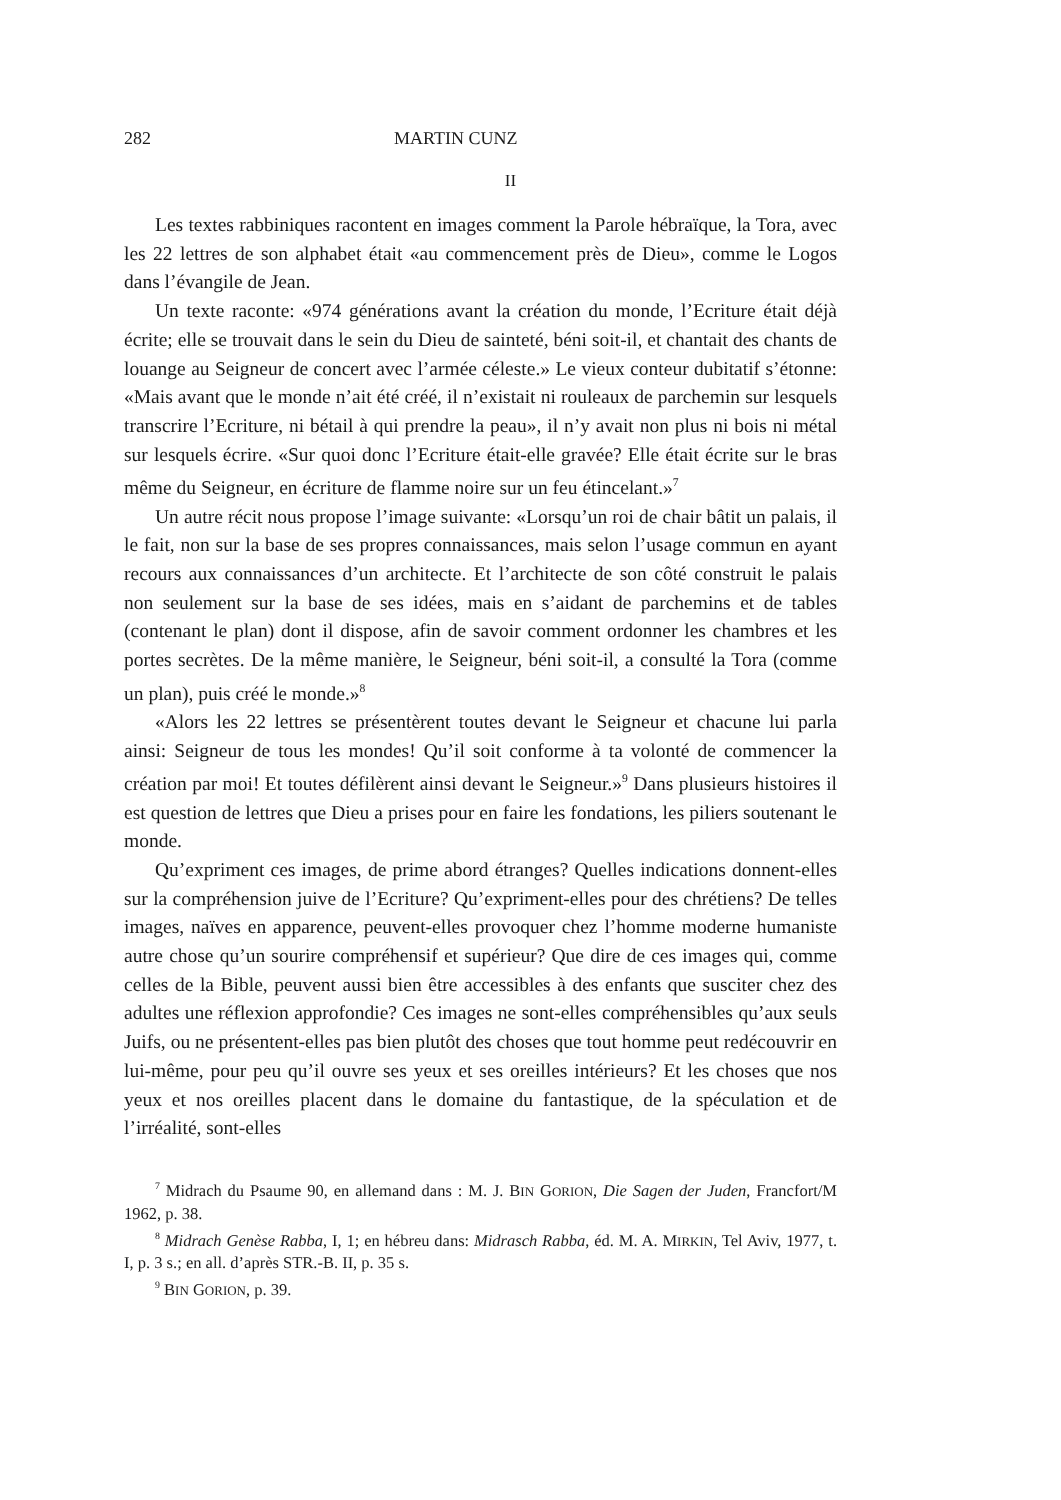282 MARTIN CUNZ
II
Les textes rabbiniques racontent en images comment la Parole hébraïque, la Tora, avec les 22 lettres de son alphabet était «au commencement près de Dieu», comme le Logos dans l’évangile de Jean.
Un texte raconte: «974 générations avant la création du monde, l’Ecriture était déjà écrite; elle se trouvait dans le sein du Dieu de sainteté, béni soit-il, et chantait des chants de louange au Seigneur de concert avec l’armée céleste.» Le vieux conteur dubitatif s’étonne: «Mais avant que le monde n’ait été créé, il n’existait ni rouleaux de parchemin sur lesquels transcrire l’Ecriture, ni bétail à qui prendre la peau», il n’y avait non plus ni bois ni métal sur lesquels écrire. «Sur quoi donc l’Ecriture était-elle gravée? Elle était écrite sur le bras même du Seigneur, en écriture de flamme noire sur un feu étincelant.»<sup>7</sup>
Un autre récit nous propose l’image suivante: «Lorsqu’un roi de chair bâtit un palais, il le fait, non sur la base de ses propres connaissances, mais selon l’usage commun en ayant recours aux connaissances d’un architecte. Et l’architecte de son côté construit le palais non seulement sur la base de ses idées, mais en s’aidant de parchemins et de tables (contenant le plan) dont il dispose, afin de savoir comment ordonner les chambres et les portes secrètes. De la même manière, le Seigneur, béni soit-il, a consulté la Tora (comme un plan), puis créé le monde.»<sup>8</sup>
«Alors les 22 lettres se présentèrent toutes devant le Seigneur et chacune lui parla ainsi: Seigneur de tous les mondes! Qu’il soit conforme à ta volonté de commencer la création par moi! Et toutes défilèrent ainsi devant le Seigneur.»<sup>9</sup> Dans plusieurs histoires il est question de lettres que Dieu a prises pour en faire les fondations, les piliers soutenant le monde.
Qu’expriment ces images, de prime abord étranges? Quelles indications donnent-elles sur la compréhension juive de l’Ecriture? Qu’expriment-elles pour des chrétiens? De telles images, naïves en apparence, peuvent-elles provoquer chez l’homme moderne humaniste autre chose qu’un sourire compréhensif et supérieur? Que dire de ces images qui, comme celles de la Bible, peuvent aussi bien être accessibles à des enfants que susciter chez des adultes une réflexion approfondie? Ces images ne sont-elles compréhensibles qu’aux seuls Juifs, ou ne présentent-elles pas bien plutôt des choses que tout homme peut redécouvrir en lui-même, pour peu qu’il ouvre ses yeux et ses oreilles intérieurs? Et les choses que nos yeux et nos oreilles placent dans le domaine du fantastique, de la spéculation et de l’irréalité, sont-elles
<sup>7</sup> Midrach du Psaume 90, en allemand dans : M. J. BIN GORION, Die Sagen der Juden, Francfort/M 1962, p. 38.
<sup>8</sup> Midrach Genèse Rabba, I, 1; en hébreu dans: Midrasch Rabba, éd. M. A. MIRKIN, Tel Aviv, 1977, t. I, p. 3 s.; en all. d’après STR.-B. II, p. 35 s.
<sup>9</sup> BIN GORION, p. 39.